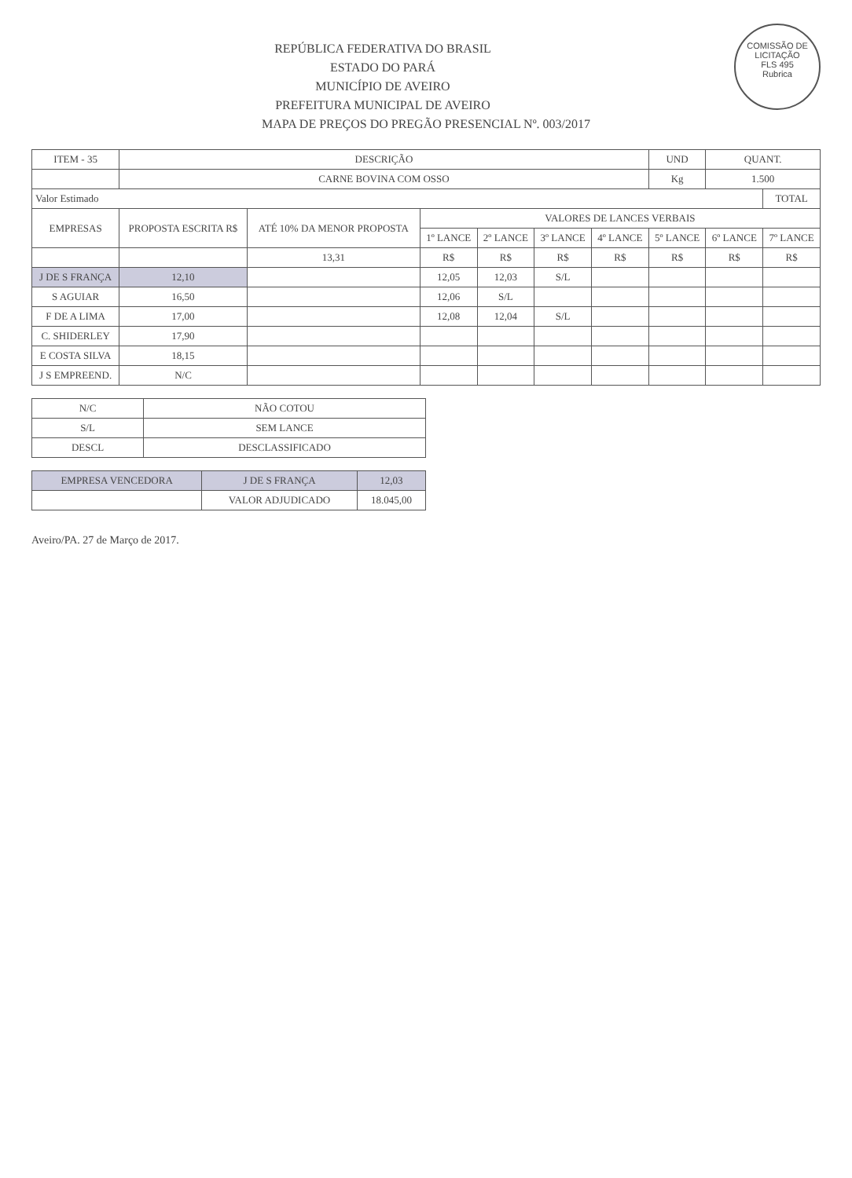COMISSÃO DE LICITAÇÃO
FLS 495
Rubrica
REPÚBLICA FEDERATIVA DO BRASIL
ESTADO DO PARÁ
MUNICÍPIO DE AVEIRO
PREFEITURA MUNICIPAL DE AVEIRO
MAPA DE PREÇOS DO PREGÃO PRESENCIAL Nº. 003/2017
| ITEM - 35 | DESCRIÇÃO | | | | | | UND | QUANT. | |
| --- | --- | --- | --- | --- | --- | --- | --- | --- | --- |
| | CARNE BOVINA COM OSSO | | | | | | Kg | 1.500 | |
| Valor Estimado | | | | | | | | | TOTAL |
| EMPRESAS | PROPOSTA ESCRITA R$ | ATÉ 10% DA MENOR PROPOSTA | VALORES DE LANCES VERBAIS | | | | | | |
| | | | 1º LANCE | 2º LANCE | 3º LANCE | 4º LANCE | 5º LANCE | 6º LANCE | 7º LANCE |
| | | 13,31 | R$ | R$ | R$ | R$ | R$ | R$ | R$ |
| J DE S FRANÇA | 12,10 | | 12,05 | 12,03 | S/L | | | | |
| S AGUIAR | 16,50 | | 12,06 | S/L | | | | | |
| F DE A LIMA | 17,00 | | 12,08 | 12,04 | S/L | | | | |
| C. SHIDERLEY | 17,90 | | | | | | | | |
| E COSTA SILVA | 18,15 | | | | | | | | |
| J S EMPREEND. | N/C | | | | | | | | |
| N/C | NÃO COTOU |
| S/L | SEM LANCE |
| DESCL | DESCLASSIFICADO |
| EMPRESA VENCEDORA | J DE S FRANÇA | 12,03 |
| | VALOR ADJUDICADO | 18.045,00 |
Aveiro/PA. 27 de Março de 2017.